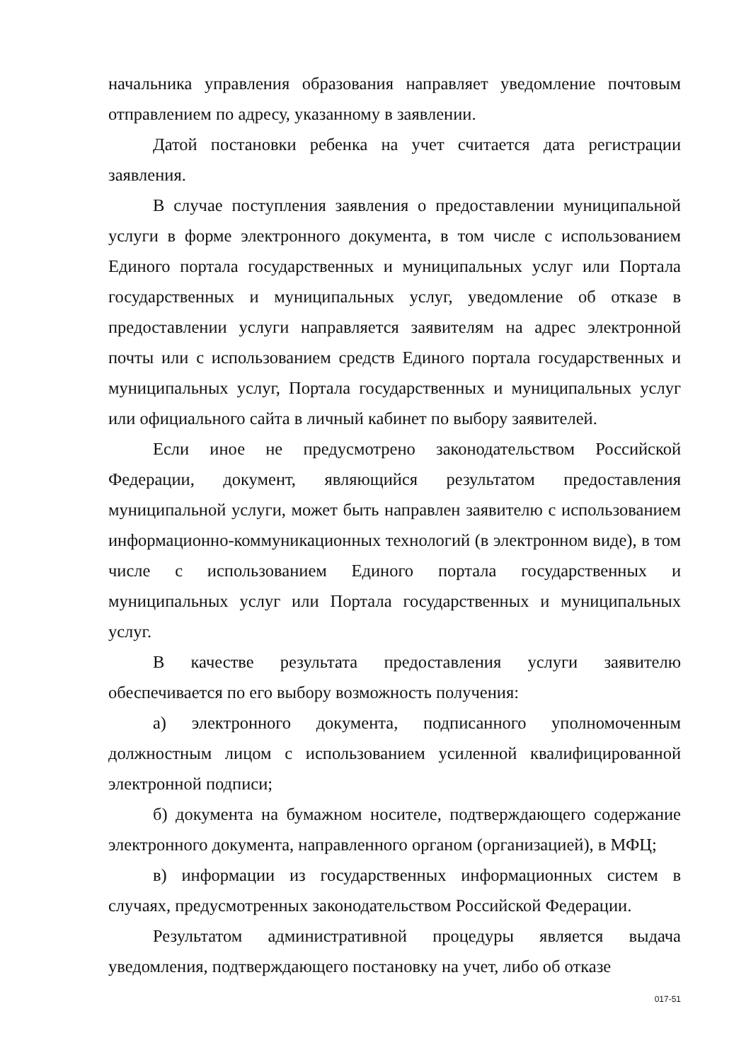начальника управления образования направляет уведомление почтовым отправлением по адресу, указанному в заявлении.
Датой постановки ребенка на учет считается дата регистрации заявления.
В случае поступления заявления о предоставлении муниципальной услуги в форме электронного документа, в том числе с использованием Единого портала государственных и муниципальных услуг или Портала государственных и муниципальных услуг, уведомление об отказе в предоставлении услуги направляется заявителям на адрес электронной почты или с использованием средств Единого портала государственных и муниципальных услуг, Портала государственных и муниципальных услуг или официального сайта в личный кабинет по выбору заявителей.
Если иное не предусмотрено законодательством Российской Федерации, документ, являющийся результатом предоставления муниципальной услуги, может быть направлен заявителю с использованием информационно-коммуникационных технологий (в электронном виде), в том числе с использованием Единого портала государственных и муниципальных услуг или Портала государственных и муниципальных услуг.
В качестве результата предоставления услуги заявителю обеспечивается по его выбору возможность получения:
а) электронного документа, подписанного уполномоченным должностным лицом с использованием усиленной квалифицированной электронной подписи;
б) документа на бумажном носителе, подтверждающего содержание электронного документа, направленного органом (организацией), в МФЦ;
в) информации из государственных информационных систем в случаях, предусмотренных законодательством Российской Федерации.
Результатом административной процедуры является выдача уведомления, подтверждающего постановку на учет, либо об отказе
017-51